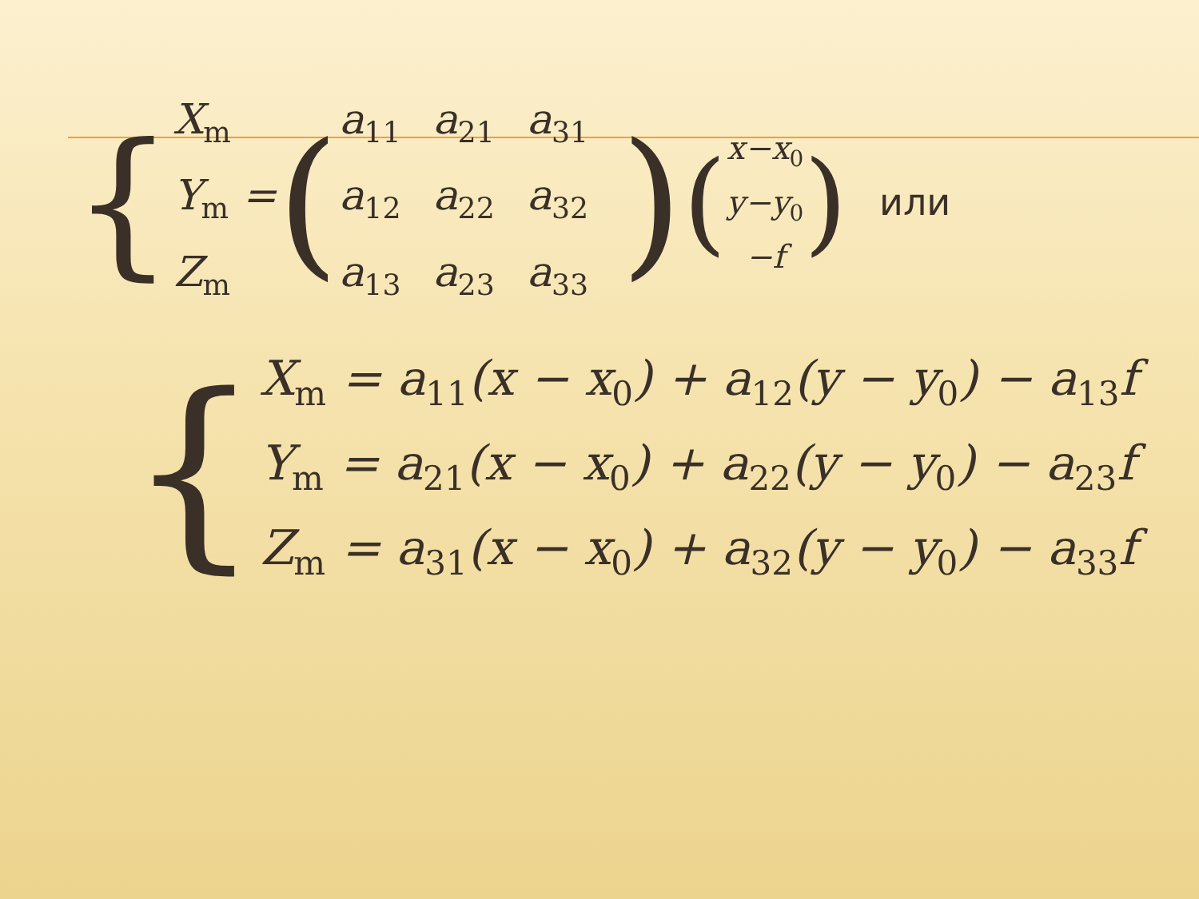{
X<sub>m</sub>
Y<sub>m</sub> =
Z<sub>m</sub>
(
| a<sub>11</sub> | a<sub>21</sub> | a<sub>31</sub> |
| a<sub>12</sub> | a<sub>22</sub> | a<sub>32</sub> |
| a<sub>13</sub> | a<sub>23</sub> | a<sub>33</sub> |
) (
x−x<sub>0</sub>
y−y<sub>0</sub>
−f
) или
{
X<sub>m</sub> = a<sub>11</sub>(x − x<sub>0</sub>) + a<sub>12</sub>(y − y<sub>0</sub>) − a<sub>13</sub>f
Y<sub>m</sub> = a<sub>21</sub>(x − x<sub>0</sub>) + a<sub>22</sub>(y − y<sub>0</sub>) − a<sub>23</sub>f
Z<sub>m</sub> = a<sub>31</sub>(x − x<sub>0</sub>) + a<sub>32</sub>(y − y<sub>0</sub>) − a<sub>33</sub>f